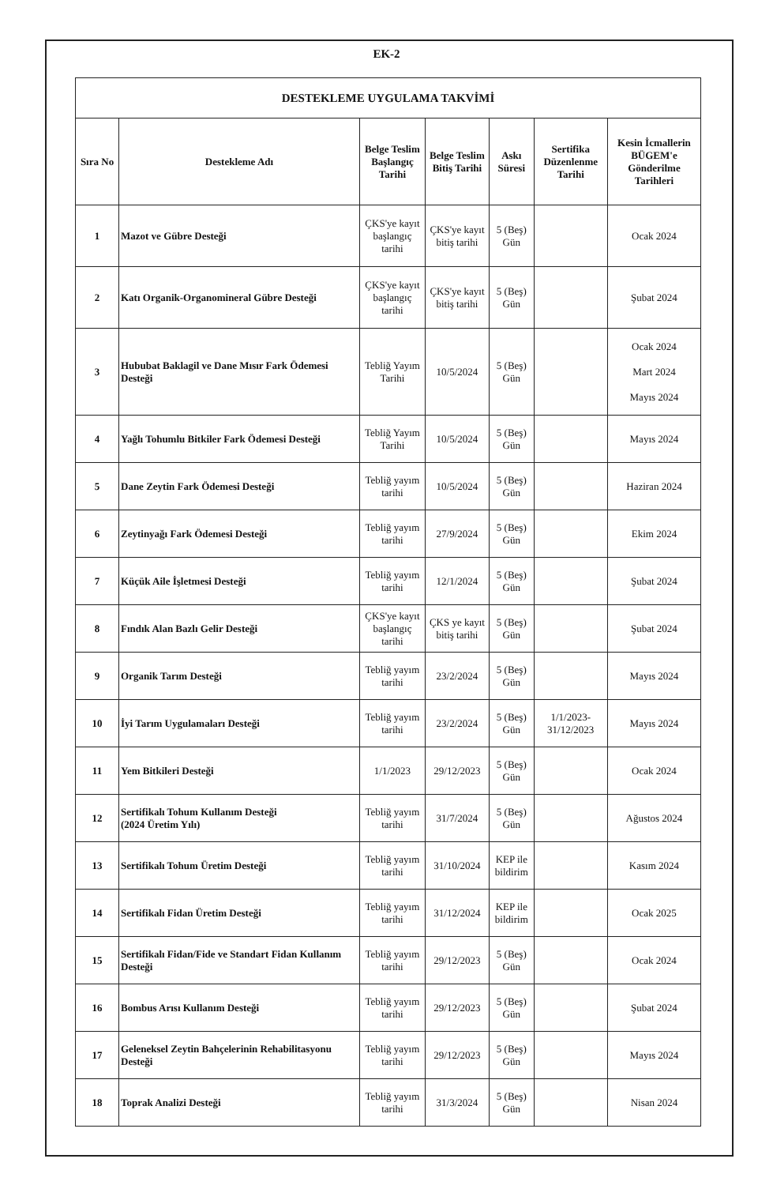EK-2
| DESTEKLEME UYGULAMA TAKVİMİ | | | | | | |
| --- | --- | --- | --- | --- | --- | --- |
| Sıra No | Destekleme Adı | Belge Teslim Başlangıç Tarihi | Belge Teslim Bitiş Tarihi | Askı Süresi | Sertifika Düzenlenme Tarihi | Kesin İcmallerin BÜGEM'e Gönderilme Tarihleri |
| 1 | Mazot ve Gübre Desteği | ÇKS'ye kayıt başlangıç tarihi | ÇKS'ye kayıt bitiş tarihi | 5 (Beş) Gün | | Ocak 2024 |
| 2 | Katı Organik-Organomineral Gübre Desteği | ÇKS'ye kayıt başlangıç tarihi | ÇKS'ye kayıt bitiş tarihi | 5 (Beş) Gün | | Şubat 2024 |
| 3 | Hububat Baklagil ve Dane Mısır Fark Ödemesi Desteği | Tebliğ Yayım Tarihi | 10/5/2024 | 5 (Beş) Gün | | Ocak 2024 Mart 2024 Mayıs 2024 |
| 4 | Yağlı Tohumlu Bitkiler Fark Ödemesi Desteği | Tebliğ Yayım Tarihi | 10/5/2024 | 5 (Beş) Gün | | Mayıs 2024 |
| 5 | Dane Zeytin Fark Ödemesi Desteği | Tebliğ yayım tarihi | 10/5/2024 | 5 (Beş) Gün | | Haziran 2024 |
| 6 | Zeytinyağı Fark Ödemesi Desteği | Tebliğ yayım tarihi | 27/9/2024 | 5 (Beş) Gün | | Ekim 2024 |
| 7 | Küçük Aile İşletmesi Desteği | Tebliğ yayım tarihi | 12/1/2024 | 5 (Beş) Gün | | Şubat 2024 |
| 8 | Fındık Alan Bazlı Gelir Desteği | ÇKS'ye kayıt başlangıç tarihi | ÇKS ye kayıt bitiş tarihi | 5 (Beş) Gün | | Şubat 2024 |
| 9 | Organik Tarım Desteği | Tebliğ yayım tarihi | 23/2/2024 | 5 (Beş) Gün | | Mayıs 2024 |
| 10 | İyi Tarım Uygulamaları Desteği | Tebliğ yayım tarihi | 23/2/2024 | 5 (Beş) Gün | 1/1/2023- 31/12/2023 | Mayıs 2024 |
| 11 | Yem Bitkileri Desteği | 1/1/2023 | 29/12/2023 | 5 (Beş) Gün | | Ocak 2024 |
| 12 | Sertifikalı Tohum Kullanım Desteği (2024 Üretim Yılı) | Tebliğ yayım tarihi | 31/7/2024 | 5 (Beş) Gün | | Ağustos 2024 |
| 13 | Sertifikalı Tohum Üretim Desteği | Tebliğ yayım tarihi | 31/10/2024 | KEP ile bildirim | | Kasım 2024 |
| 14 | Sertifikalı Fidan Üretim Desteği | Tebliğ yayım tarihi | 31/12/2024 | KEP ile bildirim | | Ocak 2025 |
| 15 | Sertifikalı Fidan/Fide ve Standart Fidan Kullanım Desteği | Tebliğ yayım tarihi | 29/12/2023 | 5 (Beş) Gün | | Ocak 2024 |
| 16 | Bombus Arısı Kullanım Desteği | Tebliğ yayım tarihi | 29/12/2023 | 5 (Beş) Gün | | Şubat 2024 |
| 17 | Geleneksel Zeytin Bahçelerinin Rehabilitasyonu Desteği | Tebliğ yayım tarihi | 29/12/2023 | 5 (Beş) Gün | | Mayıs 2024 |
| 18 | Toprak Analizi Desteği | Tebliğ yayım tarihi | 31/3/2024 | 5 (Beş) Gün | | Nisan 2024 |